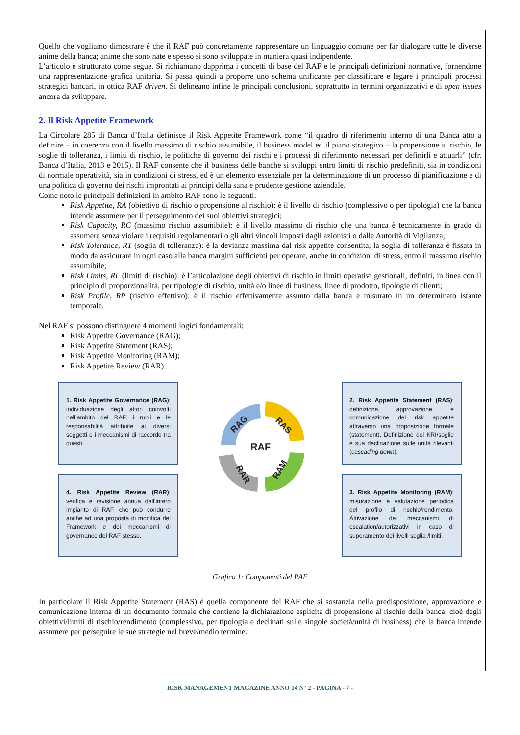Quello che vogliamo dimostrare è che il RAF può concretamente rappresentare un linguaggio comune per far dialogare tutte le diverse anime della banca; anime che sono nate e spesso si sono sviluppate in maniera quasi indipendente.
L’articolo è strutturato come segue. Si richiamano dapprima i concetti di base del RAF e le principali definizioni normative, fornendone una rappresentazione grafica unitaria. Si passa quindi a proporre uno schema unificante per classificare e legare i principali processi strategici bancari, in ottica RAF driven. Si delineano infine le principali conclusioni, soprattutto in termini organizzativi e di open issues ancora da sviluppare.
2. Il Risk Appetite Framework
La Circolare 285 di Banca d’Italia definisce il Risk Appetite Framework come “il quadro di riferimento interno di una Banca atto a definire – in coerenza con il livello massimo di rischio assumibile, il business model ed il piano strategico – la propensione al rischio, le soglie di tolleranza, i limiti di rischio, le politiche di governo dei rischi e i processi di riferimento necessari per definirli e attuarli” (cfr. Banca d’Italia, 2013 e 2015). Il RAF consente che il business delle banche si sviluppi entro limiti di rischio predefiniti, sia in condizioni di normale operatività, sia in condizioni di stress, ed è un elemento essenziale per la determinazione di un processo di pianificazione e di una politica di governo dei rischi improntati ai principi della sana e prudente gestione aziendale.
Come noto le principali definizioni in ambito RAF sono le seguenti:
Risk Appetite, RA (obiettivo di rischio o propensione al rischio): è il livello di rischio (complessivo o per tipologia) che la banca intende assumere per il perseguimento dei suoi obiettivi strategici;
Risk Capacity, RC (massimo rischio assumibile): è il livello massimo di rischio che una banca è tecnicamente in grado di assumere senza violare i requisiti regolamentari o gli altri vincoli imposti dagli azionisti o dalle Autorità di Vigilanza;
Risk Tolerance, RT (soglia di tolleranza): è la devianza massima dal risk appetite consentita; la soglia di tolleranza è fissata in modo da assicurare in ogni caso alla banca margini sufficienti per operare, anche in condizioni di stress, entro il massimo rischio assumibile;
Risk Limits, RL (limiti di rischio): è l’articolazione degli obiettivi di rischio in limiti operativi gestionali, definiti, in linea con il principio di proporzionalità, per tipologie di rischio, unità e/o linee di business, linee di prodotto, tipologie di clienti;
Risk Profile, RP (rischio effettivo): è il rischio effettivamente assunto dalla banca e misurato in un determinato istante temporale.
Nel RAF si possono distinguere 4 momenti logici fondamentali:
Risk Appetite Governance (RAG);
Risk Appetite Statement (RAS);
Risk Appetite Monitoring (RAM);
Risk Appetite Review (RAR).
1. Risk Appetite Governance (RAG): individuazione degli attori coinvolti nell’ambito del RAF, i ruoli e le responsabilità attribuite ai diversi soggetti e i meccanismi di raccordo tra questi.
4. Risk Appetite Review (RAR): verifica e revisione annua dell’intero impianto di RAF, che può condurre anche ad una proposta di modifica del Framework e dei meccanismi di governance del RAF stesso.
RAG
RAS
RAF
RAM
RAR
2. Risk Appetite Statement (RAS): definizione, approvazione, e comunicazione del risk appetite attraverso una proposizione formale (statement). Definizione dei KRI/soglie e sua declinazione sulle unità rilevanti (cascading down).
3. Risk Appetite Monitoring (RAM): misurazione e valutazione periodica del profilo di rischio/rendimento. Attivazione dei meccanismi di escalation/autorizzativi in caso di superamento dei livelli soglia /limiti.
Grafico 1: Componenti del RAF
In particolare il Risk Appetite Statement (RAS) è quella componente del RAF che si sostanzia nella predisposizione, approvazione e comunicazione interna di un documento formale che contiene la dichiarazione esplicita di propensione al rischio della banca, cioè degli obiettivi/limiti di rischio/rendimento (complessivo, per tipologia e declinati sulle singole società/unità di business) che la banca intende assumere per perseguire le sue strategie nel breve/medio termine.
RISK MANAGEMENT MAGAZINE ANNO 14 N° 2 - PAGINA - 7 -